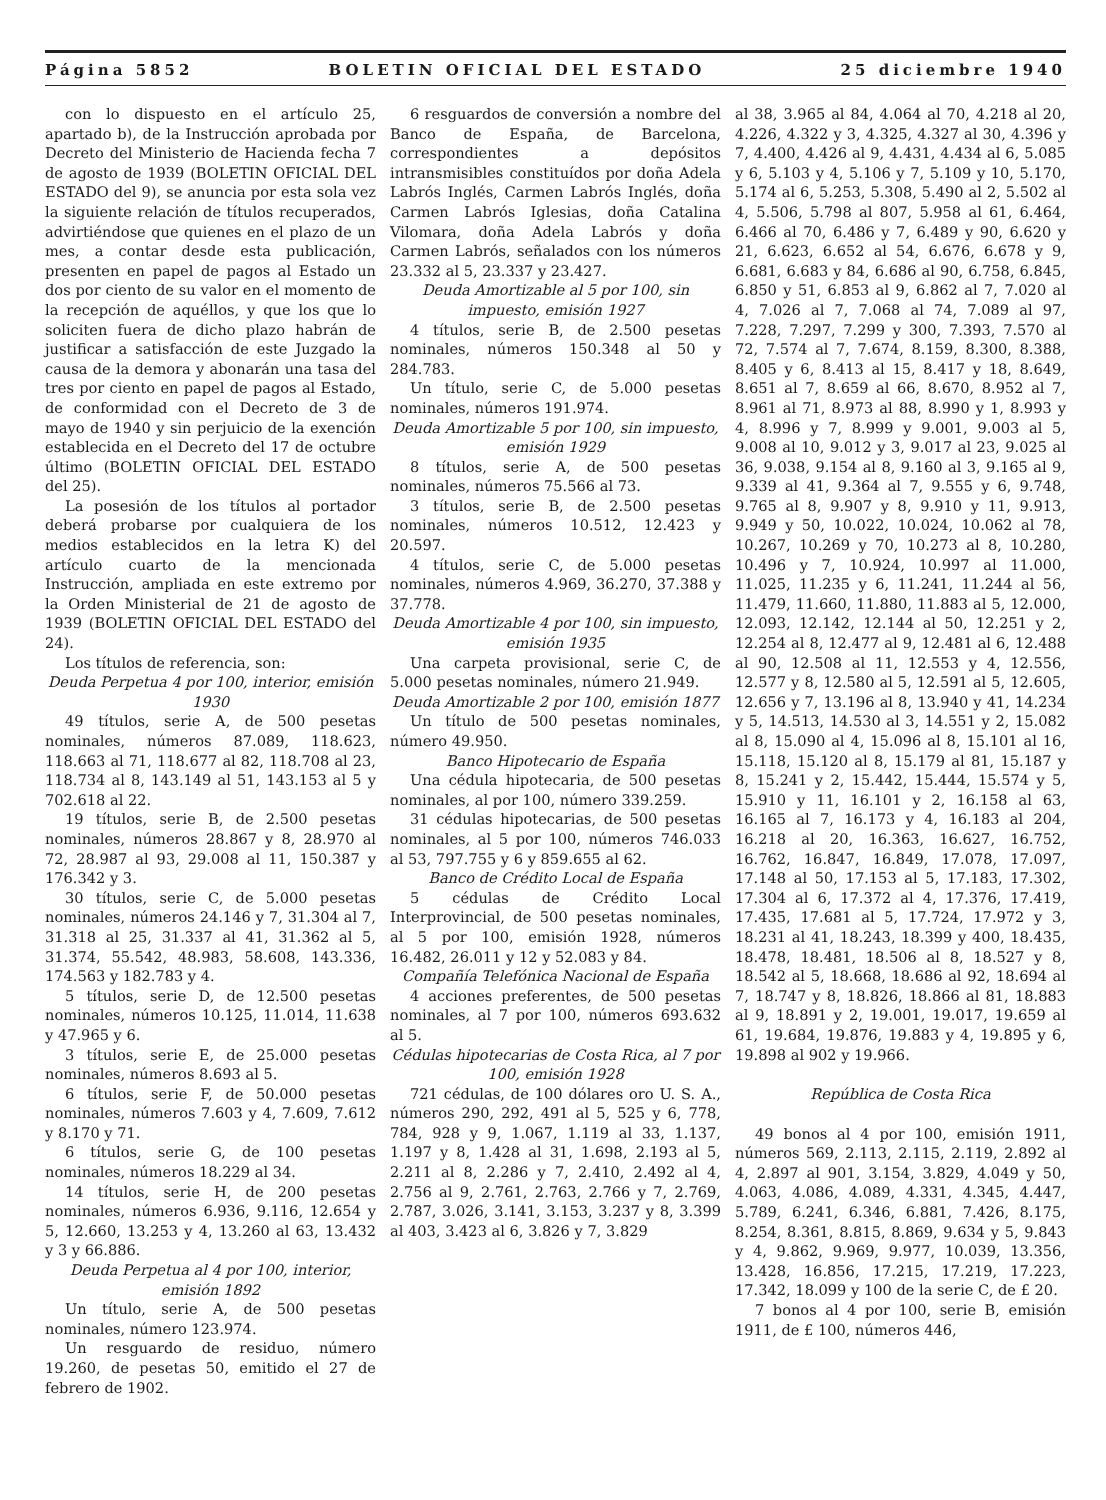Página 5852 BOLETIN OFICIAL DEL ESTADO 25 diciembre 1940
con lo dispuesto en el artículo 25, apartado b), de la Instrucción aprobada por Decreto del Ministerio de Hacienda fecha 7 de agosto de 1939 (BOLETIN OFICIAL DEL ESTADO del 9), se anuncia por esta sola vez la siguiente relación de títulos recuperados, advirtiéndose que quienes en el plazo de un mes, a contar desde esta publicación, presenten en papel de pagos al Estado un dos por ciento de su valor en el momento de la recepción de aquéllos, y que los que lo soliciten fuera de dicho plazo habrán de justificar a satisfacción de este Juzgado la causa de la demora y abonarán una tasa del tres por ciento en papel de pagos al Estado, de conformidad con el Decreto de 3 de mayo de 1940 y sin perjuicio de la exención establecida en el Decreto del 17 de octubre último (BOLETIN OFICIAL DEL ESTADO del 25).
La posesión de los títulos al portador deberá probarse por cualquiera de los medios establecidos en la letra K) del artículo cuarto de la mencionada Instrucción, ampliada en este extremo por la Orden Ministerial de 21 de agosto de 1939 (BOLETIN OFICIAL DEL ESTADO del 24).
Los títulos de referencia, son:
Deuda Perpetua 4 por 100, interior, emisión 1930
49 títulos, serie A, de 500 pesetas nominales, números 87.089, 118.623, 118.663 al 71, 118.677 al 82, 118.708 al 23, 118.734 al 8, 143.149 al 51, 143.153 al 5 y 702.618 al 22.
19 títulos, serie B, de 2.500 pesetas nominales, números 28.867 y 8, 28.970 al 72, 28.987 al 93, 29.008 al 11, 150.387 y 176.342 y 3.
30 títulos, serie C, de 5.000 pesetas nominales, números 24.146 y 7, 31.304 al 7, 31.318 al 25, 31.337 al 41, 31.362 al 5, 31.374, 55.542, 48.983, 58.608, 143.336, 174.563 y 182.783 y 4.
5 títulos, serie D, de 12.500 pesetas nominales, números 10.125, 11.014, 11.638 y 47.965 y 6.
3 títulos, serie E, de 25.000 pesetas nominales, números 8.693 al 5.
6 títulos, serie F, de 50.000 pesetas nominales, números 7.603 y 4, 7.609, 7.612 y 8.170 y 71.
6 títulos, serie G, de 100 pesetas nominales, números 18.229 al 34.
14 títulos, serie H, de 200 pesetas nominales, números 6.936, 9.116, 12.654 y 5, 12.660, 13.253 y 4, 13.260 al 63, 13.432 y 3 y 66.886.
Deuda Perpetua al 4 por 100, interior, emisión 1892
Un título, serie A, de 500 pesetas nominales, número 123.974.
Un resguardo de residuo, número 19.260, de pesetas 50, emitido el 27 de febrero de 1902.
6 resguardos de conversión a nombre del Banco de España, de Barcelona, correspondientes a depósitos intransmisibles constituídos por doña Adela Labrós Inglés, Carmen Labrós Inglés, doña Carmen Labrós Iglesias, doña Catalina Vilomara, doña Adela Labrós y doña Carmen Labrós, señalados con los números 23.332 al 5, 23.337 y 23.427.
Deuda Amortizable al 5 por 100, sin impuesto, emisión 1927
4 títulos, serie B, de 2.500 pesetas nominales, números 150.348 al 50 y 284.783.
Un título, serie C, de 5.000 pesetas nominales, números 191.974.
Deuda Amortizable 5 por 100, sin impuesto, emisión 1929
8 títulos, serie A, de 500 pesetas nominales, números 75.566 al 73.
3 títulos, serie B, de 2.500 pesetas nominales, números 10.512, 12.423 y 20.597.
4 títulos, serie C, de 5.000 pesetas nominales, números 4.969, 36.270, 37.388 y 37.778.
Deuda Amortizable 4 por 100, sin impuesto, emisión 1935
Una carpeta provisional, serie C, de 5.000 pesetas nominales, número 21.949.
Deuda Amortizable 2 por 100, emisión 1877
Un título de 500 pesetas nominales, número 49.950.
Banco Hipotecario de España
Una cédula hipotecaria, de 500 pesetas nominales, al por 100, número 339.259.
31 cédulas hipotecarias, de 500 pesetas nominales, al 5 por 100, números 746.033 al 53, 797.755 y 6 y 859.655 al 62.
Banco de Crédito Local de España
5 cédulas de Crédito Local Interprovincial, de 500 pesetas nominales, al 5 por 100, emisión 1928, números 16.482, 26.011 y 12 y 52.083 y 84.
Compañía Telefónica Nacional de España
4 acciones preferentes, de 500 pesetas nominales, al 7 por 100, números 693.632 al 5.
Cédulas hipotecarias de Costa Rica, al 7 por 100, emisión 1928
721 cédulas, de 100 dólares oro U. S. A., números 290, 292, 491 al 5, 525 y 6, 778, 784, 928 y 9, 1.067, 1.119 al 33, 1.137, 1.197 y 8, 1.428 al 31, 1.698, 2.193 al 5, 2.211 al 8, 2.286 y 7, 2.410, 2.492 al 4, 2.756 al 9, 2.761, 2.763, 2.766 y 7, 2.769, 2.787, 3.026, 3.141, 3.153, 3.237 y 8, 3.399 al 403, 3.423 al 6, 3.826 y 7, 3.829
al 38, 3.965 al 84, 4.064 al 70, 4.218 al 20, 4.226, 4.322 y 3, 4.325, 4.327 al 30, 4.396 y 7, 4.400, 4.426 al 9, 4.431, 4.434 al 6, 5.085 y 6, 5.103 y 4, 5.106 y 7, 5.109 y 10, 5.170, 5.174 al 6, 5.253, 5.308, 5.490 al 2, 5.502 al 4, 5.506, 5.798 al 807, 5.958 al 61, 6.464, 6.466 al 70, 6.486 y 7, 6.489 y 90, 6.620 y 21, 6.623, 6.652 al 54, 6.676, 6.678 y 9, 6.681, 6.683 y 84, 6.686 al 90, 6.758, 6.845, 6.850 y 51, 6.853 al 9, 6.862 al 7, 7.020 al 4, 7.026 al 7, 7.068 al 74, 7.089 al 97, 7.228, 7.297, 7.299 y 300, 7.393, 7.570 al 72, 7.574 al 7, 7.674, 8.159, 8.300, 8.388, 8.405 y 6, 8.413 al 15, 8.417 y 18, 8.649, 8.651 al 7, 8.659 al 66, 8.670, 8.952 al 7, 8.961 al 71, 8.973 al 88, 8.990 y 1, 8.993 y 4, 8.996 y 7, 8.999 y 9.001, 9.003 al 5, 9.008 al 10, 9.012 y 3, 9.017 al 23, 9.025 al 36, 9.038, 9.154 al 8, 9.160 al 3, 9.165 al 9, 9.339 al 41, 9.364 al 7, 9.555 y 6, 9.748, 9.765 al 8, 9.907 y 8, 9.910 y 11, 9.913, 9.949 y 50, 10.022, 10.024, 10.062 al 78, 10.267, 10.269 y 70, 10.273 al 8, 10.280, 10.496 y 7, 10.924, 10.997 al 11.000, 11.025, 11.235 y 6, 11.241, 11.244 al 56, 11.479, 11.660, 11.880, 11.883 al 5, 12.000, 12.093, 12.142, 12.144 al 50, 12.251 y 2, 12.254 al 8, 12.477 al 9, 12.481 al 6, 12.488 al 90, 12.508 al 11, 12.553 y 4, 12.556, 12.577 y 8, 12.580 al 5, 12.591 al 5, 12.605, 12.656 y 7, 13.196 al 8, 13.940 y 41, 14.234 y 5, 14.513, 14.530 al 3, 14.551 y 2, 15.082 al 8, 15.090 al 4, 15.096 al 8, 15.101 al 16, 15.118, 15.120 al 8, 15.179 al 81, 15.187 y 8, 15.241 y 2, 15.442, 15.444, 15.574 y 5, 15.910 y 11, 16.101 y 2, 16.158 al 63, 16.165 al 7, 16.173 y 4, 16.183 al 204, 16.218 al 20, 16.363, 16.627, 16.752, 16.762, 16.847, 16.849, 17.078, 17.097, 17.148 al 50, 17.153 al 5, 17.183, 17.302, 17.304 al 6, 17.372 al 4, 17.376, 17.419, 17.435, 17.681 al 5, 17.724, 17.972 y 3, 18.231 al 41, 18.243, 18.399 y 400, 18.435, 18.478, 18.481, 18.506 al 8, 18.527 y 8, 18.542 al 5, 18.668, 18.686 al 92, 18.694 al 7, 18.747 y 8, 18.826, 18.866 al 81, 18.883 al 9, 18.891 y 2, 19.001, 19.017, 19.659 al 61, 19.684, 19.876, 19.883 y 4, 19.895 y 6, 19.898 al 902 y 19.966.
República de Costa Rica
49 bonos al 4 por 100, emisión 1911, números 569, 2.113, 2.115, 2.119, 2.892 al 4, 2.897 al 901, 3.154, 3.829, 4.049 y 50, 4.063, 4.086, 4.089, 4.331, 4.345, 4.447, 5.789, 6.241, 6.346, 6.881, 7.426, 8.175, 8.254, 8.361, 8.815, 8.869, 9.634 y 5, 9.843 y 4, 9.862, 9.969, 9.977, 10.039, 13.356, 13.428, 16.856, 17.215, 17.219, 17.223, 17.342, 18.099 y 100 de la serie C, de £ 20.
7 bonos al 4 por 100, serie B, emisión 1911, de £ 100, números 446,